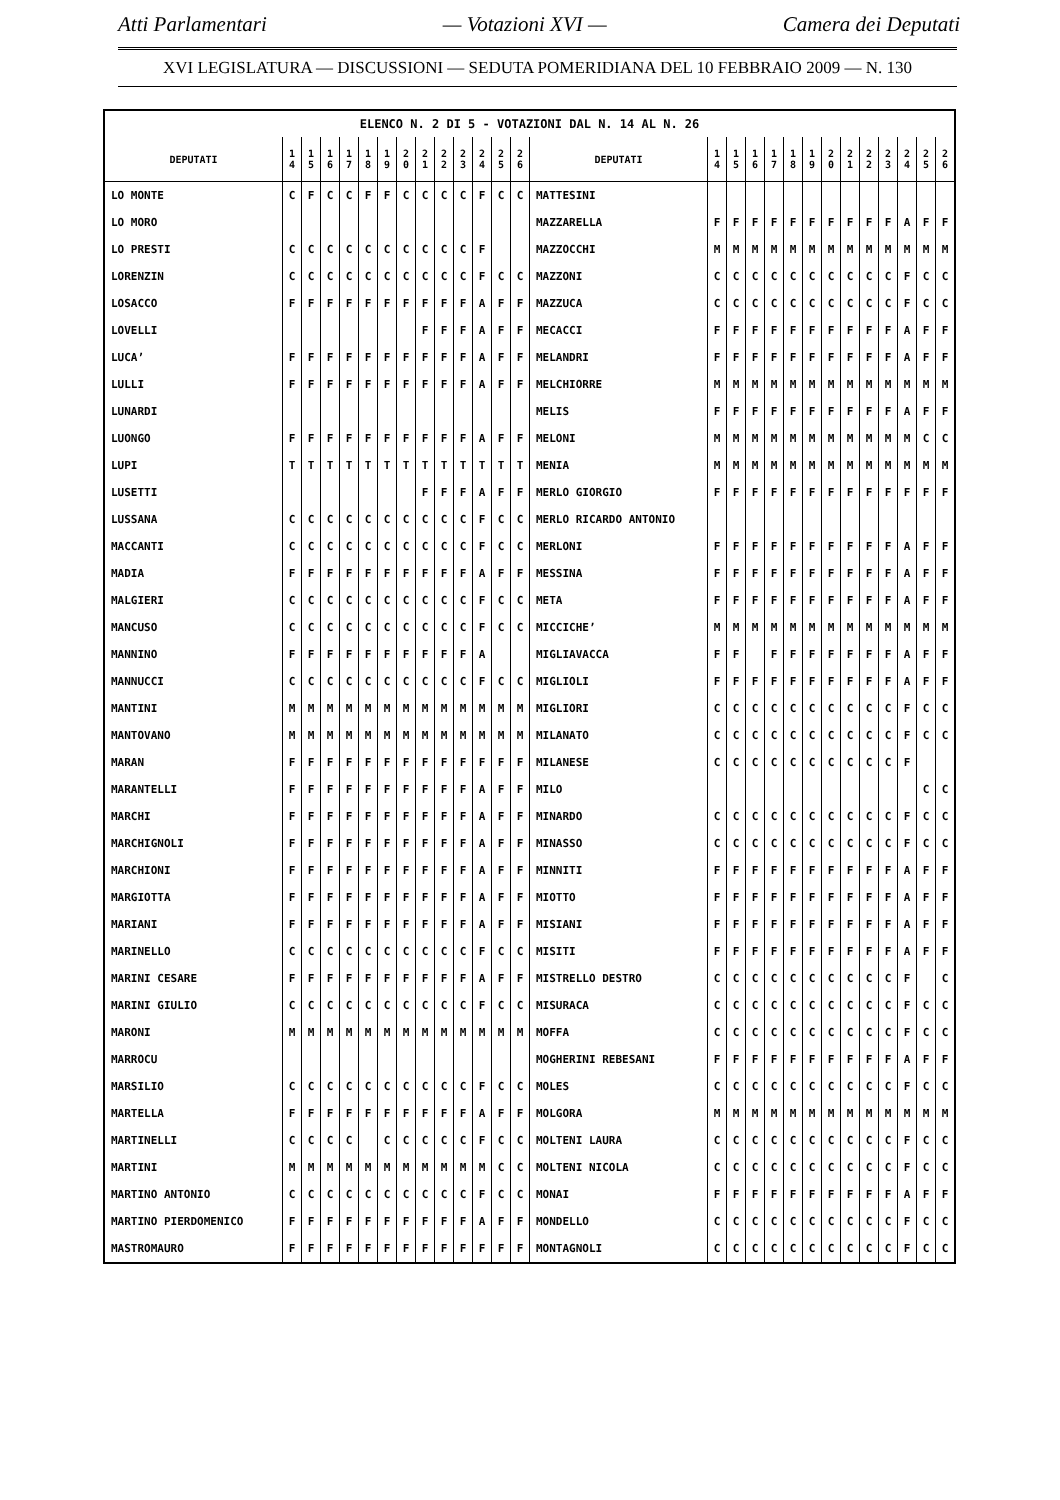Atti Parlamentari — Votazioni XVI — Camera dei Deputati
XVI LEGISLATURA — DISCUSSIONI — SEDUTA POMERIDIANA DEL 10 FEBBRAIO 2009 — N. 130
| ELENCO N. 2 DI 5 - VOTAZIONI DAL N. 14 AL N. 26 | | | | | | | | | | | | | | | | | | | | | | | | | | | |
| --- | --- | --- | --- | --- | --- | --- | --- | --- | --- | --- | --- | --- | --- | --- | --- | --- | --- | --- | --- | --- | --- | --- | --- | --- | --- | --- | --- |
| DEPUTATI | 1 4 | 1 5 | 1 6 | 1 7 | 1 8 | 1 9 | 2 0 | 2 1 | 2 2 | 2 3 | 2 4 | 2 5 | 2 6 | DEPUTATI | 1 4 | 1 5 | 1 6 | 1 7 | 1 8 | 1 9 | 2 0 | 2 1 | 2 2 | 2 3 | 2 4 | 2 5 | 2 6 |
| LO MONTE | C | F | C | C | F | F | C | C | C | C | F | C | C | MATTESINI | | | | | | | | | | | | | |
| LO MORO | | | | | | | | | | | | | | MAZZARELLA | F | F | F | F | F | F | F | F | F | F | A | F | F |
| LO PRESTI | C | C | C | C | C | C | C | C | C | C | F | | | MAZZOCCHI | M | M | M | M | M | M | M | M | M | M | M | M | M |
| LORENZIN | C | C | C | C | C | C | C | C | C | C | F | C | C | MAZZONI | C | C | C | C | C | C | C | C | C | C | F | C | C |
| LOSACCO | F | F | F | F | F | F | F | F | F | F | A | F | F | MAZZUCA | C | C | C | C | C | C | C | C | C | C | F | C | C |
| LOVELLI | | | | | | | | F | F | F | A | F | F | MECACCI | F | F | F | F | F | F | F | F | F | F | A | F | F |
| LUCA’ | F | F | F | F | F | F | F | F | F | F | A | F | F | MELANDRI | F | F | F | F | F | F | F | F | F | F | A | F | F |
| LULLI | F | F | F | F | F | F | F | F | F | F | A | F | F | MELCHIORRE | M | M | M | M | M | M | M | M | M | M | M | M | M |
| LUNARDI | | | | | | | | | | | | | | MELIS | F | F | F | F | F | F | F | F | F | F | A | F | F |
| LUONGO | F | F | F | F | F | F | F | F | F | F | A | F | F | MELONI | M | M | M | M | M | M | M | M | M | M | M | C | C |
| LUPI | T | T | T | T | T | T | T | T | T | T | T | T | T | MENIA | M | M | M | M | M | M | M | M | M | M | M | M | M |
| LUSETTI | | | | | | | | F | F | F | A | F | F | MERLO GIORGIO | F | F | F | F | F | F | F | F | F | F | F | F | F |
| LUSSANA | C | C | C | C | C | C | C | C | C | C | F | C | C | MERLO RICARDO ANTONIO | | | | | | | | | | | | | |
| MACCANTI | C | C | C | C | C | C | C | C | C | C | F | C | C | MERLONI | F | F | F | F | F | F | F | F | F | F | A | F | F |
| MADIA | F | F | F | F | F | F | F | F | F | F | A | F | F | MESSINA | F | F | F | F | F | F | F | F | F | F | A | F | F |
| MALGIERI | C | C | C | C | C | C | C | C | C | C | F | C | C | META | F | F | F | F | F | F | F | F | F | F | A | F | F |
| MANCUSO | C | C | C | C | C | C | C | C | C | C | F | C | C | MICCICHE’ | M | M | M | M | M | M | M | M | M | M | M | M | M |
| MANNINO | F | F | F | F | F | F | F | F | F | F | A | | | MIGLIAVACCA | F | F | | F | F | F | F | F | F | F | A | F | F |
| MANNUCCI | C | C | C | C | C | C | C | C | C | C | F | C | C | MIGLIOLI | F | F | F | F | F | F | F | F | F | F | A | F | F |
| MANTINI | M | M | M | M | M | M | M | M | M | M | M | M | M | MIGLIORI | C | C | C | C | C | C | C | C | C | C | F | C | C |
| MANTOVANO | M | M | M | M | M | M | M | M | M | M | M | M | M | MILANATO | C | C | C | C | C | C | C | C | C | C | F | C | C |
| MARAN | F | F | F | F | F | F | F | F | F | F | F | F | F | MILANESE | C | C | C | C | C | C | C | C | C | C | F | | |
| MARANTELLI | F | F | F | F | F | F | F | F | F | F | A | F | F | MILO | | | | | | | | | | | | C | C |
| MARCHI | F | F | F | F | F | F | F | F | F | F | A | F | F | MINARDO | C | C | C | C | C | C | C | C | C | C | F | C | C |
| MARCHIGNOLI | F | F | F | F | F | F | F | F | F | F | A | F | F | MINASSO | C | C | C | C | C | C | C | C | C | C | F | C | C |
| MARCHIONI | F | F | F | F | F | F | F | F | F | F | A | F | F | MINNITI | F | F | F | F | F | F | F | F | F | F | A | F | F |
| MARGIOTTA | F | F | F | F | F | F | F | F | F | F | A | F | F | MIOTTO | F | F | F | F | F | F | F | F | F | F | A | F | F |
| MARIANI | F | F | F | F | F | F | F | F | F | F | A | F | F | MISIANI | F | F | F | F | F | F | F | F | F | F | A | F | F |
| MARINELLO | C | C | C | C | C | C | C | C | C | C | F | C | C | MISITI | F | F | F | F | F | F | F | F | F | F | A | F | F |
| MARINI CESARE | F | F | F | F | F | F | F | F | F | F | A | F | F | MISTRELLO DESTRO | C | C | C | C | C | C | C | C | C | C | F | | C |
| MARINI GIULIO | C | C | C | C | C | C | C | C | C | C | F | C | C | MISURACA | C | C | C | C | C | C | C | C | C | C | F | C | C |
| MARONI | M | M | M | M | M | M | M | M | M | M | M | M | M | MOFFA | C | C | C | C | C | C | C | C | C | C | F | C | C |
| MARROCU | | | | | | | | | | | | | | MOGHERINI REBESANI | F | F | F | F | F | F | F | F | F | F | A | F | F |
| MARSILIO | C | C | C | C | C | C | C | C | C | C | F | C | C | MOLES | C | C | C | C | C | C | C | C | C | C | F | C | C |
| MARTELLA | F | F | F | F | F | F | F | F | F | F | A | F | F | MOLGORA | M | M | M | M | M | M | M | M | M | M | M | M | M |
| MARTINELLI | C | C | C | C | | C | C | C | C | C | F | C | C | MOLTENI LAURA | C | C | C | C | C | C | C | C | C | C | F | C | C |
| MARTINI | M | M | M | M | M | M | M | M | M | M | M | C | C | MOLTENI NICOLA | C | C | C | C | C | C | C | C | C | C | F | C | C |
| MARTINO ANTONIO | C | C | C | C | C | C | C | C | C | C | F | C | C | MONAI | F | F | F | F | F | F | F | F | F | F | A | F | F |
| MARTINO PIERDOMENICO | F | F | F | F | F | F | F | F | F | F | A | F | F | MONDELLO | C | C | C | C | C | C | C | C | C | C | F | C | C |
| MASTROMAURO | F | F | F | F | F | F | F | F | F | F | F | F | F | MONTAGNOLI | C | C | C | C | C | C | C | C | C | C | F | C | C |